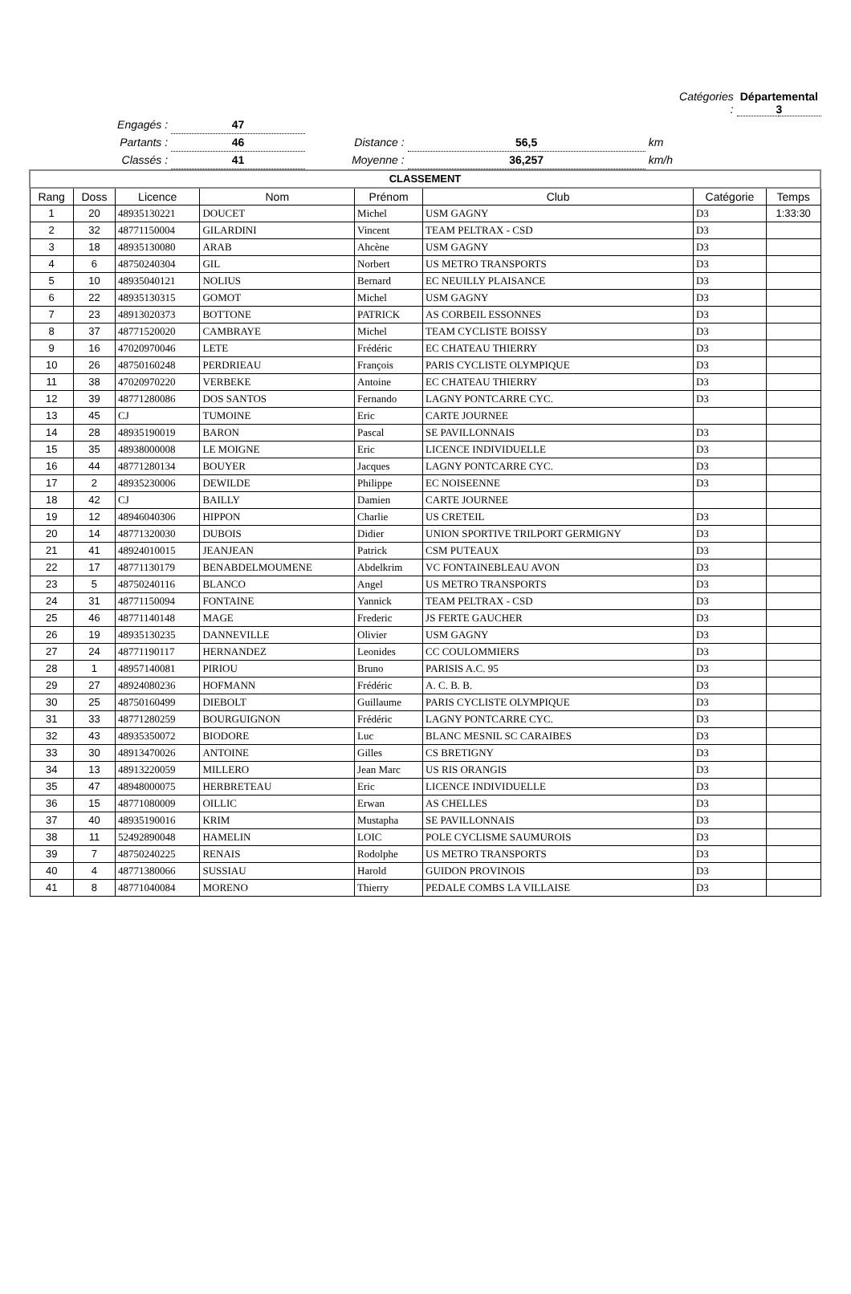| | | | | | Catégories : | Départemental 3 | |
| Engagés : | 47 | | | | | | |
| Partants : | 46 | Distance : | 56,5 | km | | | |
| Classés : | 41 | Moyenne : | 36,257 | km/h | | | |
| CLASSEMENT | | | | | | | |
| Rang | Doss | Licence | Nom | Prénom | Club | Catégorie | Temps |
| 1 | 20 | 48935130221 | DOUCET | Michel | USM GAGNY | D3 | 1:33:30 |
| 2 | 32 | 48771150004 | GILARDINI | Vincent | TEAM PELTRAX - CSD | D3 | |
| 3 | 18 | 48935130080 | ARAB | Ahcène | USM GAGNY | D3 | |
| 4 | 6 | 48750240304 | GIL | Norbert | US METRO TRANSPORTS | D3 | |
| 5 | 10 | 48935040121 | NOLIUS | Bernard | EC NEUILLY PLAISANCE | D3 | |
| 6 | 22 | 48935130315 | GOMOT | Michel | USM GAGNY | D3 | |
| 7 | 23 | 48913020373 | BOTTONE | PATRICK | AS CORBEIL ESSONNES | D3 | |
| 8 | 37 | 48771520020 | CAMBRAYE | Michel | TEAM CYCLISTE BOISSY | D3 | |
| 9 | 16 | 47020970046 | LETE | Frédéric | EC CHATEAU THIERRY | D3 | |
| 10 | 26 | 48750160248 | PERDRIEAU | François | PARIS CYCLISTE OLYMPIQUE | D3 | |
| 11 | 38 | 47020970220 | VERBEKE | Antoine | EC CHATEAU THIERRY | D3 | |
| 12 | 39 | 48771280086 | DOS SANTOS | Fernando | LAGNY PONTCARRE CYC. | D3 | |
| 13 | 45 | CJ | TUMOINE | Eric | CARTE JOURNEE | | |
| 14 | 28 | 48935190019 | BARON | Pascal | SE PAVILLONNAIS | D3 | |
| 15 | 35 | 48938000008 | LE MOIGNE | Eric | LICENCE INDIVIDUELLE | D3 | |
| 16 | 44 | 48771280134 | BOUYER | Jacques | LAGNY PONTCARRE CYC. | D3 | |
| 17 | 2 | 48935230006 | DEWILDE | Philippe | EC NOISEENNE | D3 | |
| 18 | 42 | CJ | BAILLY | Damien | CARTE JOURNEE | | |
| 19 | 12 | 48946040306 | HIPPON | Charlie | US CRETEIL | D3 | |
| 20 | 14 | 48771320030 | DUBOIS | Didier | UNION SPORTIVE TRILPORT GERMIGNY | D3 | |
| 21 | 41 | 48924010015 | JEANJEAN | Patrick | CSM PUTEAUX | D3 | |
| 22 | 17 | 48771130179 | BENABDELMOUMENE | Abdelkrim | VC FONTAINEBLEAU AVON | D3 | |
| 23 | 5 | 48750240116 | BLANCO | Angel | US METRO TRANSPORTS | D3 | |
| 24 | 31 | 48771150094 | FONTAINE | Yannick | TEAM PELTRAX - CSD | D3 | |
| 25 | 46 | 48771140148 | MAGE | Frederic | JS FERTE GAUCHER | D3 | |
| 26 | 19 | 48935130235 | DANNEVILLE | Olivier | USM GAGNY | D3 | |
| 27 | 24 | 48771190117 | HERNANDEZ | Leonides | CC COULOMMIERS | D3 | |
| 28 | 1 | 48957140081 | PIRIOU | Bruno | PARISIS A.C. 95 | D3 | |
| 29 | 27 | 48924080236 | HOFMANN | Frédéric | A. C. B. B. | D3 | |
| 30 | 25 | 48750160499 | DIEBOLT | Guillaume | PARIS CYCLISTE OLYMPIQUE | D3 | |
| 31 | 33 | 48771280259 | BOURGUIGNON | Frédéric | LAGNY PONTCARRE CYC. | D3 | |
| 32 | 43 | 48935350072 | BIODORE | Luc | BLANC MESNIL SC CARAIBES | D3 | |
| 33 | 30 | 48913470026 | ANTOINE | Gilles | CS BRETIGNY | D3 | |
| 34 | 13 | 48913220059 | MILLERO | Jean Marc | US RIS ORANGIS | D3 | |
| 35 | 47 | 48948000075 | HERBRETEAU | Eric | LICENCE INDIVIDUELLE | D3 | |
| 36 | 15 | 48771080009 | OILLIC | Erwan | AS CHELLES | D3 | |
| 37 | 40 | 48935190016 | KRIM | Mustapha | SE PAVILLONNAIS | D3 | |
| 38 | 11 | 52492890048 | HAMELIN | LOIC | POLE CYCLISME SAUMUROIS | D3 | |
| 39 | 7 | 48750240225 | RENAIS | Rodolphe | US METRO TRANSPORTS | D3 | |
| 40 | 4 | 48771380066 | SUSSIAU | Harold | GUIDON PROVINOIS | D3 | |
| 41 | 8 | 48771040084 | MORENO | Thierry | PEDALE COMBS LA VILLAISE | D3 | |